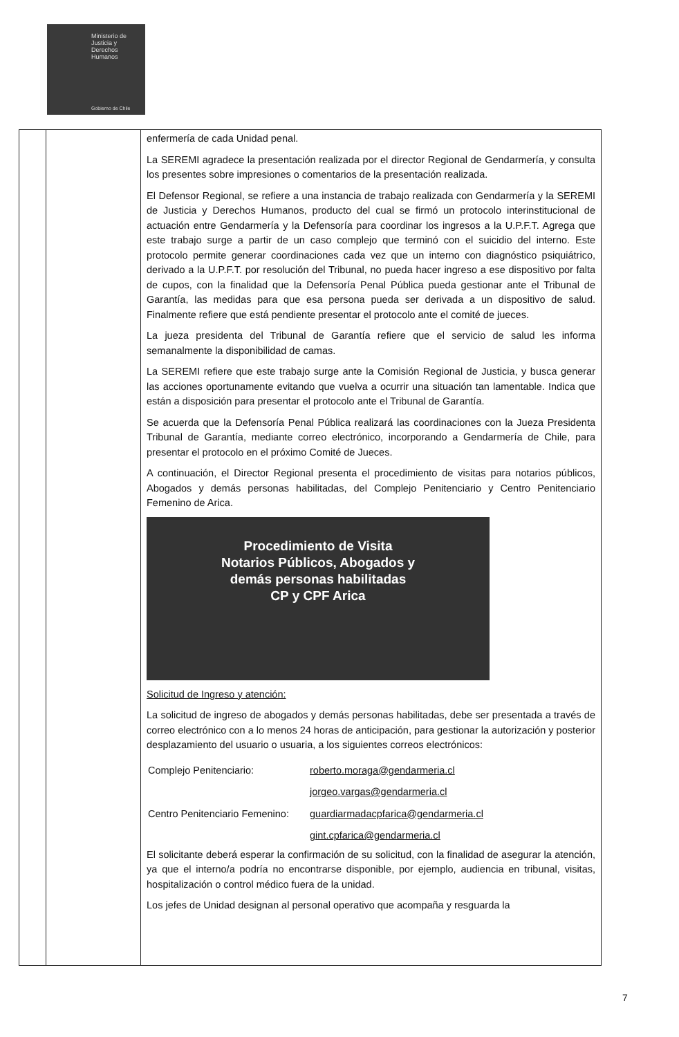Ministerio de Justicia y Derechos Humanos
Gobierno de Chile
| | | enfermería de cada Unidad penal. La SEREMI agradece la presentación realizada por el director Regional de Gendarmería, y consulta los presentes sobre impresiones o comentarios de la presentación realizada. El Defensor Regional, se refiere a una instancia de trabajo realizada con Gendarmería y la SEREMI de Justicia y Derechos Humanos, producto del cual se firmó un protocolo interinstitucional de actuación entre Gendarmería y la Defensoría para coordinar los ingresos a la U.P.F.T. Agrega que este trabajo surge a partir de un caso complejo que terminó con el suicidio del interno. Este protocolo permite generar coordinaciones cada vez que un interno con diagnóstico psiquiátrico, derivado a la U.P.F.T. por resolución del Tribunal, no pueda hacer ingreso a ese dispositivo por falta de cupos, con la finalidad que la Defensoría Penal Pública pueda gestionar ante el Tribunal de Garantía, las medidas para que esa persona pueda ser derivada a un dispositivo de salud. Finalmente refiere que está pendiente presentar el protocolo ante el comité de jueces. La jueza presidenta del Tribunal de Garantía refiere que el servicio de salud les informa semanalmente la disponibilidad de camas. La SEREMI refiere que este trabajo surge ante la Comisión Regional de Justicia, y busca generar las acciones oportunamente evitando que vuelva a ocurrir una situación tan lamentable. Indica que están a disposición para presentar el protocolo ante el Tribunal de Garantía. Se acuerda que la Defensoría Penal Pública realizará las coordinaciones con la Jueza Presidenta Tribunal de Garantía, mediante correo electrónico, incorporando a Gendarmería de Chile, para presentar el protocolo en el próximo Comité de Jueces. A continuación, el Director Regional presenta el procedimiento de visitas para notarios públicos, Abogados y demás personas habilitadas, del Complejo Penitenciario y Centro Penitenciario Femenino de Arica. Procedimiento de Visita Notarios Públicos, Abogados y demás personas habilitadas CP y CPF Arica Solicitud de Ingreso y atención: La solicitud de ingreso de abogados y demás personas habilitadas, debe ser presentada a través de correo electrónico con a lo menos 24 horas de anticipación, para gestionar la autorización y posterior desplazamiento del usuario o usuaria, a los siguientes correos electrónicos: / Complejo Penitenciario: / roberto.moraga@gendarmeria.cl / / / jorgeo.vargas@gendarmeria.cl / / Centro Penitenciario Femenino: / guardiarmadacpfarica@gendarmeria.cl / / / gint.cpfarica@gendarmeria.cl / El solicitante deberá esperar la confirmación de su solicitud, con la finalidad de asegurar la atención, ya que el interno/a podría no encontrarse disponible, por ejemplo, audiencia en tribunal, visitas, hospitalización o control médico fuera de la unidad. Los jefes de Unidad designan al personal operativo que acompaña y resguarda la |
7